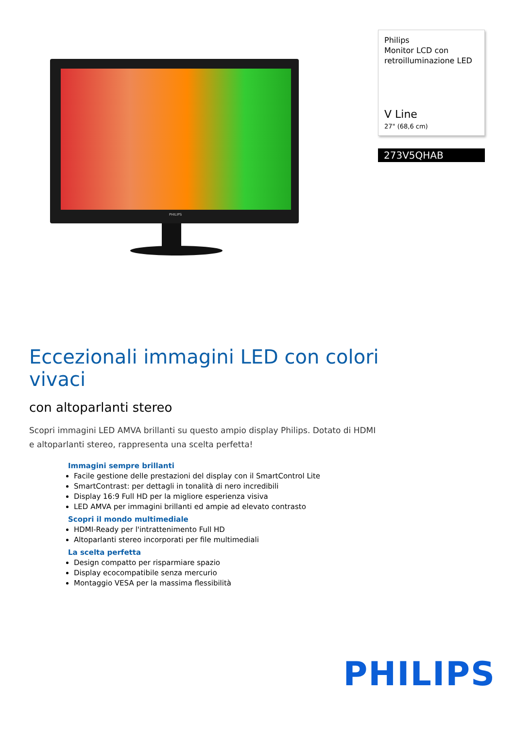PHILIPS
Philips
Monitor LCD con
retroilluminazione LED
V Line
27" (68,6 cm)
273V5QHAB
Eccezionali immagini LED con colori vivaci
con altoparlanti stereo
Scopri immagini LED AMVA brillanti su questo ampio display Philips. Dotato di HDMI e altoparlanti stereo, rappresenta una scelta perfetta!
Immagini sempre brillanti
Facile gestione delle prestazioni del display con il SmartControl Lite
SmartContrast: per dettagli in tonalità di nero incredibili
Display 16:9 Full HD per la migliore esperienza visiva
LED AMVA per immagini brillanti ed ampie ad elevato contrasto
Scopri il mondo multimediale
HDMI-Ready per l'intrattenimento Full HD
Altoparlanti stereo incorporati per file multimediali
La scelta perfetta
Design compatto per risparmiare spazio
Display ecocompatibile senza mercurio
Montaggio VESA per la massima flessibilità
PHILIPS